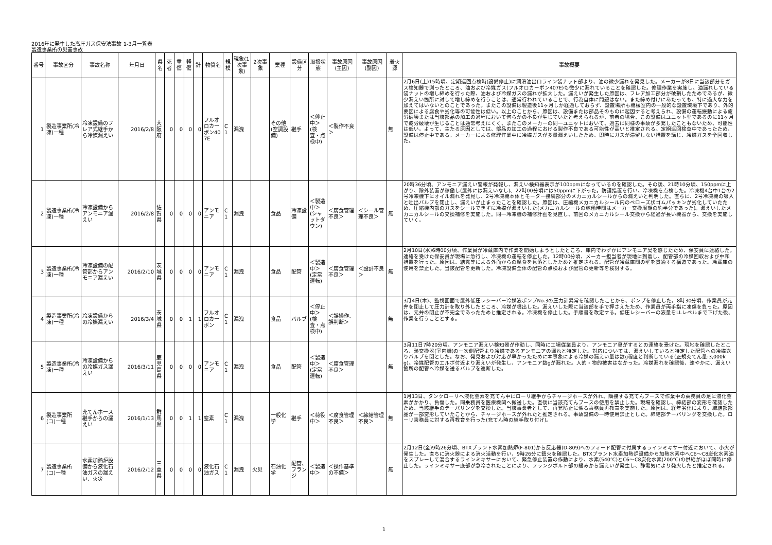2016年に発生した高圧ガス保安法事故 1-3月一覧表
製造事業所の災害事故
| 番号 | 事故区分 | 事故名称 | 年月日 | 県名 | 死者 | 重傷 | 軽傷 | 計 | 物質名 | 規模 | 現象(1次事象) | 2次事象 | 業種 | 設備区分 | 取扱状態 | 事故原因(主因) | 事故原因(副因) | 着火源 | 事故概要 |
| --- | --- | --- | --- | --- | --- | --- | --- | --- | --- | --- | --- | --- | --- | --- | --- | --- | --- | --- | --- |
| 1 | 製造事業所(冷凍)一種 | 冷凍設備のフレア式継手から冷媒漏えい | 2016/2/8 | 大阪府 | 0 | 0 | 0 | 0 | フルオロカーボン407E | C1 | 漏洩 | | その他(空調設備) | 継手 | ＜停止中＞(検査・点検中) | ＜製作不良＞ | | 無 | 2月6日(土)15時頃、定期巡回点検時(設備停止)に潤滑油出口ライン袋ナット部より、油の微少漏れを発見した。メーカーが8日に当該部分をガス検知器で測ったところ、油および冷媒ガス(フルオロカーボン407E)も微少に漏れていることを確認した。修理作業を実施し、油漏れしている袋ナットの増し締めを行った際、油および冷媒ガスの漏れが拡大した。漏えいが発生した原因は、フレア加工部分が破損したためであるが、微少漏えい箇所に対して増し締めを行うことは、通常行われていることで、行為自体に問題はない。また締め付けにあたっても、特に過大な力を加えてはいないとのことであった。またこの設備は製造後11ヶ月しか経過しておらず、設置場所も機械室内の一般的な設置環境下であり、外的要因による腐食や劣化等の可能性は低い。以上のことから、原因は、設備または部品そのものに起因すると考えられ、設備の運転振動による疲労破壊または当該部品の加工の過程において何らかの不良が生じていたと考えられるが、前者の場合、この設備はユニット型であるのに11ヶ月で疲労破壊が生じることは通常考えにくく、またこのメーカーの同一ユニットにおいて、過去に同様の事故が多発したこともないため、可能性は低い。よって、主たる原因としては、部品の加工の過程における製作不良である可能性が高いと推定される。定期巡回検査中であったため、設備は停止中である。メーカーによる修理作業中に冷媒ガスが多量漏えいしたため、即時にガスが滞留しない措置を講じ、冷媒ガスを全回収した。 |
| 2 | 製造事業所(冷凍)一種 | 冷凍設備からアンモニア漏えい | 2016/2/8 | 佐賀県 | 0 | 0 | 0 | 0 | アンモニア | C1 | 漏洩 | | 食品 | 冷凍設備 | ＜製造中＞(シャットダウン) | ＜腐食管理不良＞ | ＜シール管理不良＞ | 無 | 20時36分頃、アンモニア漏えい警報が発報し、漏えい検知器表示が100ppmになっているのを確認した。その後、21時10分頃、150ppmに上がり、除外装置が稼働し(屋外には漏えいなし)、22時00分頃には50ppmに下がった。防護措置を行い、冷凍機を点検した。冷凍機4台中1台の2号冷凍機下にオイル漏れを発見し、2号冷凍機本体とモーター接続部分のメカニカルシールからの漏えいと判明した。直ちに、2号冷凍機の吸入と吐出バルブを閉止し、漏えいが止まったことを確認した。原因は、圧縮機メカニカルシール内のベローズ状ゴムパッキンが劣化していたため、圧縮機内部のガスをシールできずに冷媒が漏えいした(メカニカルシールの稼働時間はメーカー交換周期の約半分であった)。漏えいしたメカニカルシールの交換補修を実施した。同一冷凍機の補修計画を見直し、前回のメカニカルシール交換から経過が長い機器から、交換を実施していく。 |
| 3 | 製造事業所(冷凍)一種 | 冷凍設備の配管部からアンモニア漏えい | 2016/2/10 | 茨城県 | 0 | 0 | 0 | 0 | アンモニア | C1 | 漏洩 | | 食品 | 配管 | ＜製造中＞(定常運転) | ＜腐食管理不良＞ | ＜設計不良＞ | 無 | 2月10日(水)6時00分頃、作業員が冷蔵庫内で作業を開始しようとしたところ、庫内でわずかにアンモニア臭を感じたため、保安員に連絡した。連絡を受けた保安員が現場に急行し、冷凍機の運転を停止した。12時00分頃、メーカー担当者が現地に到着し、配管部の冷媒回収および中和措置を行った。原因は、結露等による外面からの腐食を見落としたためと推定される。配管が冷蔵庫間の壁を貫通する構造であった。冷蔵庫の使用を禁止した。当該配管を更新した。冷凍設備全体の配管の点検および配管の更新等を検討する。 |
| 4 | 製造事業所(冷凍)一種 | 冷凍設備からの冷媒漏えい | 2016/3/4 | 茨城県 | 0 | 0 | 1 | 1 | フルオロカーボン | C1 | 漏洩 | | 食品 | バルブ | ＜停止中＞(検査・点検中) | ＜誤操作、誤判断＞ | | 無 | 3月4日(木)、監視画面で屋外低圧レシーバー冷媒液ポンプNo.3の圧力計異常を確認したことから、ポンプを停止した。8時30分頃、作業員が元弁を閉止して圧力計を取り外したところ、冷媒が噴出した。漏えいした際に当該部を手で押さえたため、作業員が両手指に凍傷を負った。原因は、元弁の閉止が不完全であったためと推定される。冷凍機を停止した。手順書を改定する。低圧レシーバーの液量をLLレベルまで下げた後、作業を行うこととする。 |
| 5 | 製造事業所(冷凍)一種 | 冷凍設備からの冷媒ガス漏えい | 2016/3/11 | 鹿児島県 | 0 | 0 | 0 | 0 | アンモニア | C1 | 漏洩 | | 食品 | 配管 | ＜製造中＞(定常運転) | ＜腐食管理不良＞ | | 無 | 3月11日7時20分頃、アンモニア漏えい検知器が作動し、同時に工場従業員より、アンモニア臭がするとの連絡を受けた。現地を確認したところ、熱交換器(室内機)の一次側配管より冷媒であるアンモニアの漏れと特定した。対応については、漏えいしていると特定した配管への冷媒送りバルブを閉とした。なお、発見および対応が早かったために本事象による冷媒の漏えい量は数g程度と判断している(正規充てん量:3,000kg)。冷媒配管のエルボ付近より漏えいが発生し、アンモニア数gが漏れた。人的・物的被害はなかった。冷媒漏れを確認後、速やかに、漏えい箇所の配管へ冷媒を送るバルブを遮断した。 |
| 6 | 製造事業所(コ)一種 | 充てんホース継手からの漏えい | 2016/1/13 | 群馬県 | 0 | 0 | 1 | 1 | 窒素 | C1 | 漏洩 | | 一般化学 | 継手 | ＜荷役中＞ | ＜腐食管理不良＞ | ＜締結管理不良＞ | 無 | 1月13日、タンクローリへ液化窒素を充てん中にローリ継手からチャージホースが外れ、隣接する充てんブースで作業中の乗務員の足に液化窒素がかかり、負傷した。同乗務員を医療機関へ搬送した。直後に当該充てんブースの使用を禁止した。現場を確認し、締結部の変形を確認したため、当該継手のテーパリングを交換した。当該事業者として、再発防止に係る乗務員再教育を実施した。原因は、経年劣化により、締結部部品が一部変形していたことから、チャージホースが外れたと推定される。事故設備の一時使用禁止とした。締結部テーパリングを交換した。ローリ乗務員に対する再教育を行った(充てん時の継手取り付け)。 |
| 7 | 製造事業所(コ)一種 | 水素加熱炉設備から液化石油ガスの漏えい、火災 | 2016/2/12 | 三重県 | 0 | 0 | 0 | 0 | 液化石油ガス | C1 | 漏洩 | 火災 | 石油化学 | 配管、フランジ | ＜製造中＞ | ＜操作基準の不備＞ | | 無 | 2月12日(金)9時26分頃、BTXプラント水素加熱炉(F-801)から反応器(D-809)へのフィード配管に付属するラインミキサー付近において、小火が発生した。直ちに消火器による消火活動を行い、9時26分に鎮火を確認した。BTXプラント水素加熱炉設備から加熱水素中へC6～C8炭化水素油をスプレーして混合するラインミキサーにおいて、緊急停止装置の作動により、水素(540℃)とC6～C8炭化水素(200℃)の供給がほぼ同時に停止した。ラインミキサー底部が急冷されたことにより、フランジボルト部の緩みから漏えいが発生し、静電気により発火したと推定される。 |
1